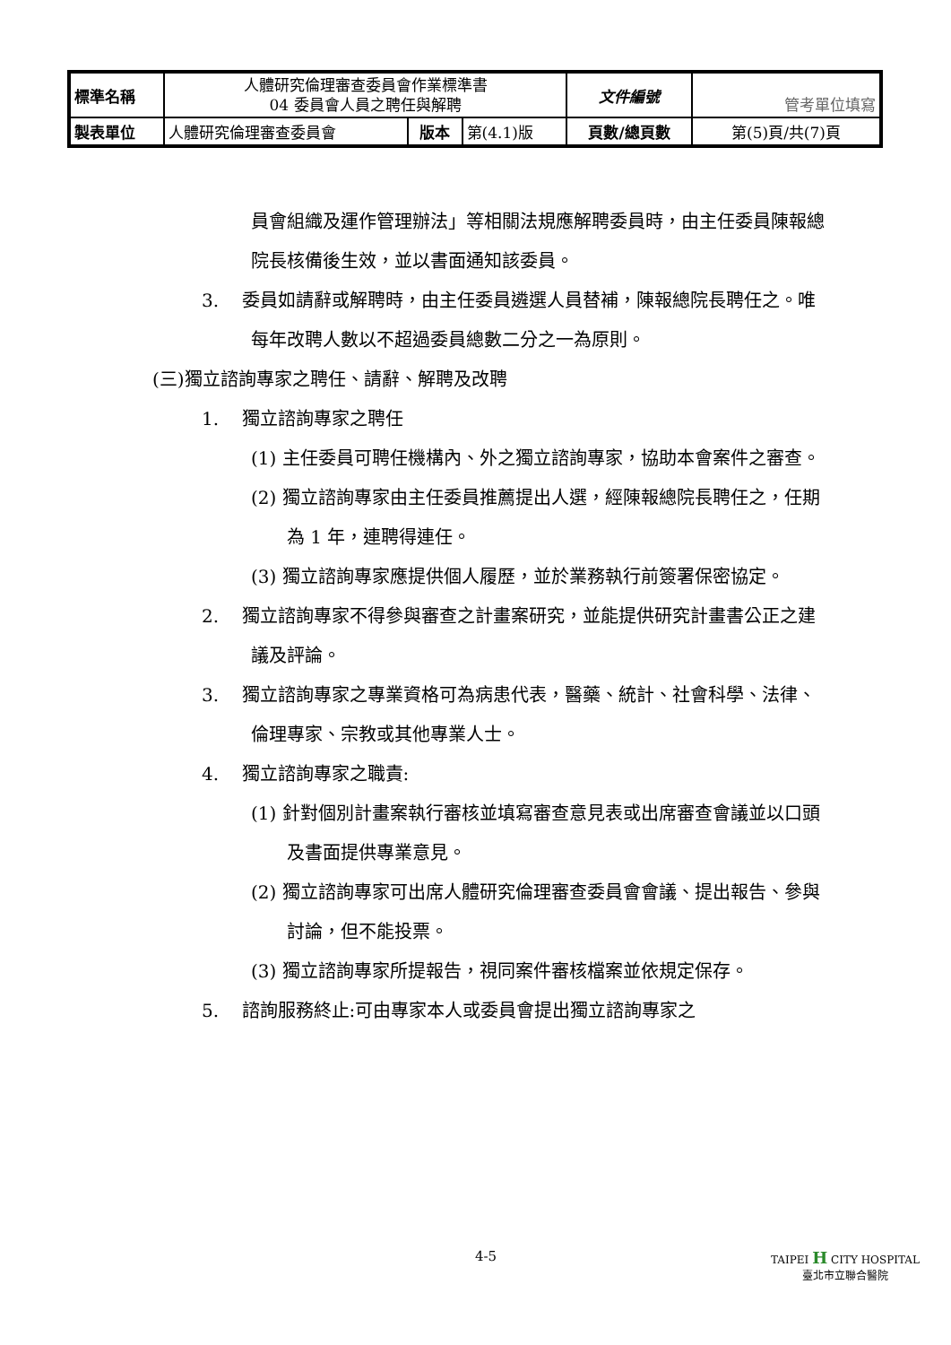| 標準名稱 | 人體研究倫理審查委員會作業標準書 04 委員會人員之聘任與解聘 | | | 文件編號 | 管考單位填寫 |
| 製表單位 | 人體研究倫理審查委員會 | 版本 | 第(4.1)版 | 頁數/總頁數 | 第(5)頁/共(7)頁 |
員會組織及運作管理辦法」等相關法規應解聘委員時，由主任委員陳報總院長核備後生效，並以書面通知該委員。
3. 委員如請辭或解聘時，由主任委員遴選人員替補，陳報總院長聘任之。唯每年改聘人數以不超過委員總數二分之一為原則。
(三)獨立諮詢專家之聘任、請辭、解聘及改聘
1. 獨立諮詢專家之聘任
(1) 主任委員可聘任機構內、外之獨立諮詢專家，協助本會案件之審查。
(2) 獨立諮詢專家由主任委員推薦提出人選，經陳報總院長聘任之，任期為 1 年，連聘得連任。
(3) 獨立諮詢專家應提供個人履歷，並於業務執行前簽署保密協定。
2. 獨立諮詢專家不得參與審查之計畫案研究，並能提供研究計畫書公正之建議及評論。
3. 獨立諮詢專家之專業資格可為病患代表，醫藥、統計、社會科學、法律、倫理專家、宗教或其他專業人士。
4. 獨立諮詢專家之職責:
(1) 針對個別計畫案執行審核並填寫審查意見表或出席審查會議並以口頭及書面提供專業意見。
(2) 獨立諮詢專家可出席人體研究倫理審查委員會會議、提出報告、參與討論，但不能投票。
(3) 獨立諮詢專家所提報告，視同案件審核檔案並依規定保存。
5. 諮詢服務終止:可由專家本人或委員會提出獨立諮詢專家之
4-5 TAIPEI H CITY HOSPITAL
臺北市立聯合醫院